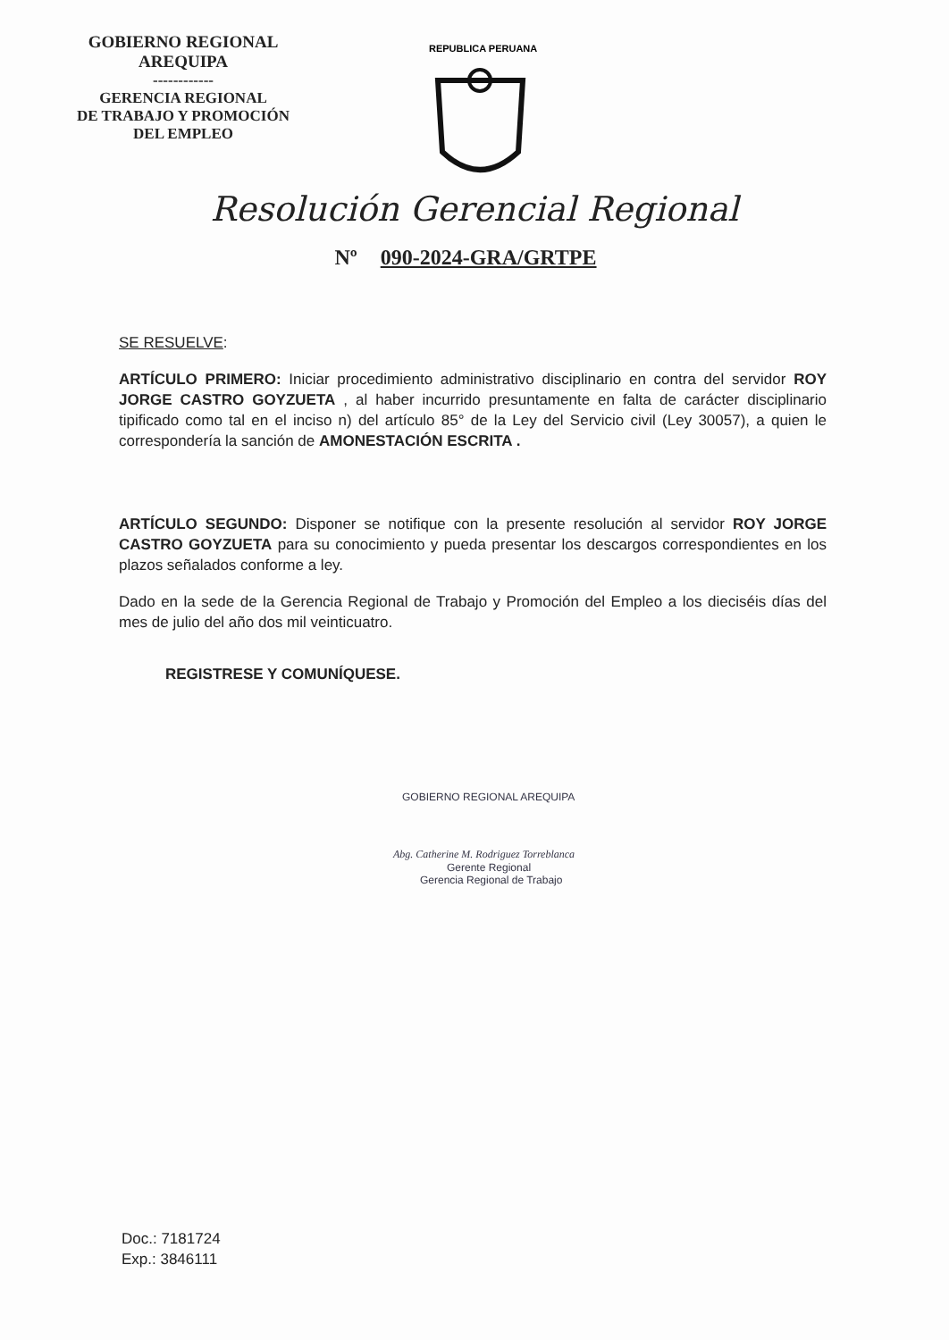GOBIERNO REGIONAL
AREQUIPA
------------
GERENCIA REGIONAL
DE TRABAJO Y PROMOCIÓN
DEL EMPLEO
REPUBLICA PERUANA
Resolución Gerencial Regional
Nº 090-2024-GRA/GRTPE
SE RESUELVE:
ARTÍCULO PRIMERO: Iniciar procedimiento administrativo disciplinario en contra del servidor ROY JORGE CASTRO GOYZUETA , al haber incurrido presuntamente en falta de carácter disciplinario tipificado como tal en el inciso n) del artículo 85° de la Ley del Servicio civil (Ley 30057), a quien le correspondería la sanción de AMONESTACIÓN ESCRITA .
ARTÍCULO SEGUNDO: Disponer se notifique con la presente resolución al servidor ROY JORGE CASTRO GOYZUETA para su conocimiento y pueda presentar los descargos correspondientes en los plazos señalados conforme a ley.
Dado en la sede de la Gerencia Regional de Trabajo y Promoción del Empleo a los dieciséis días del mes de julio del año dos mil veinticuatro.
REGISTRESE Y COMUNÍQUESE.
GOBIERNO REGIONAL AREQUIPA
Abg. Catherine M. Rodriguez Torreblanca
Gerente Regional
Gerencia Regional de Trabajo
Doc.: 7181724
Exp.: 3846111